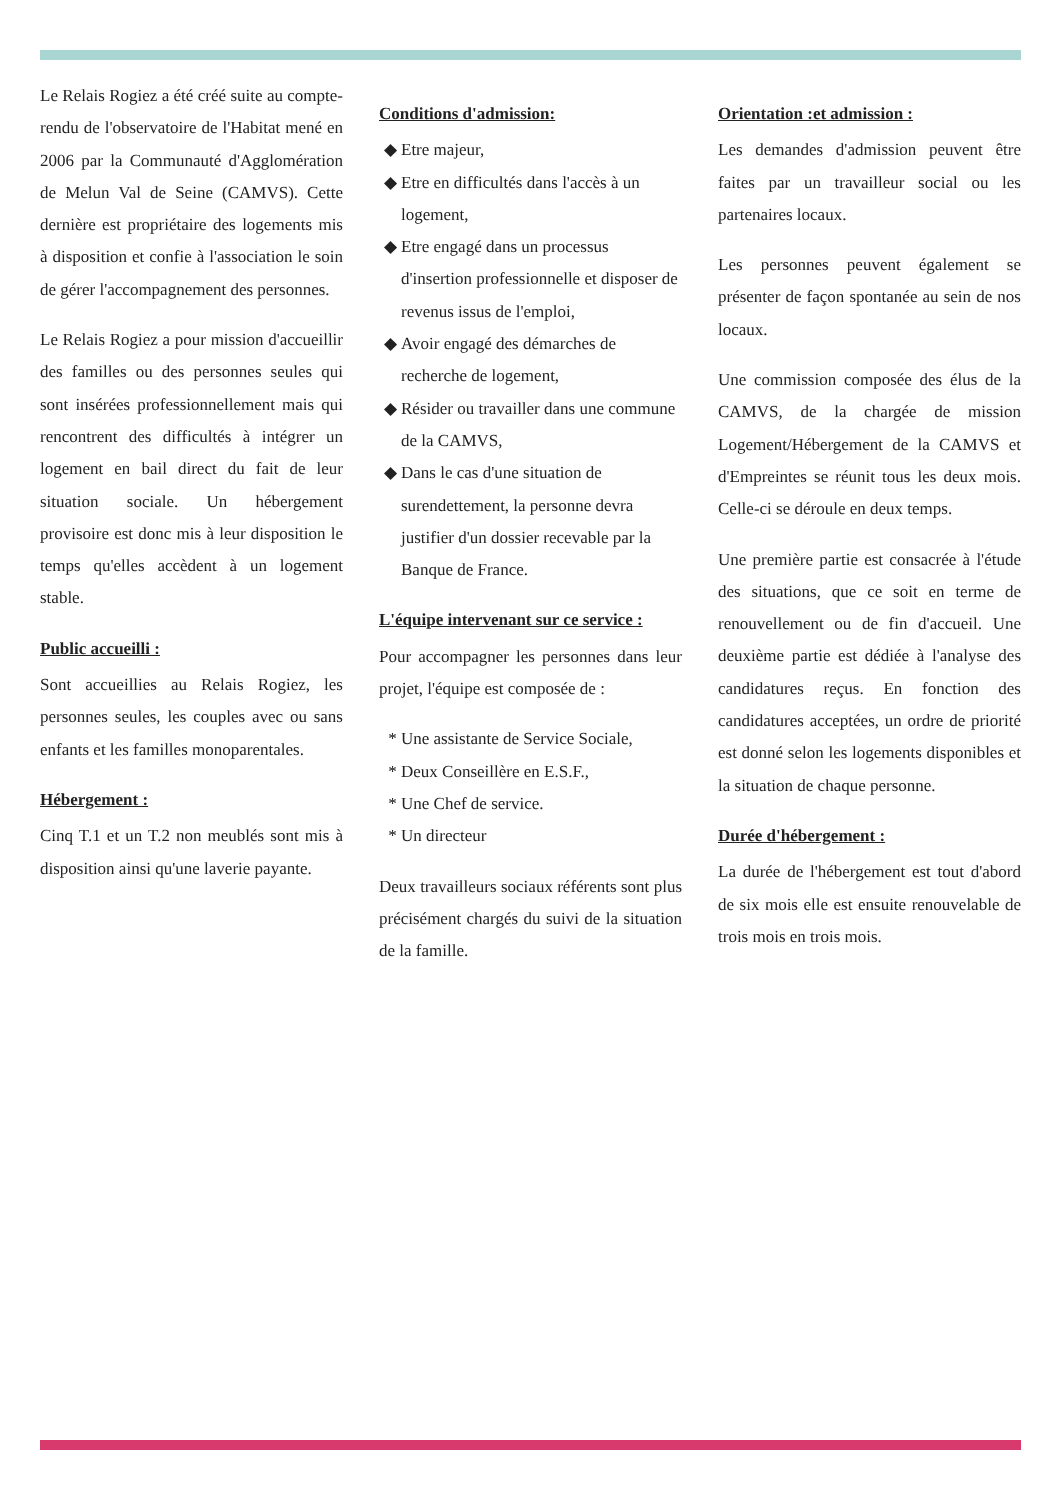Le Relais Rogiez a été créé suite au compte-rendu de l'observatoire de l'Habitat mené en 2006 par la Communauté d'Agglomération de Melun Val de Seine (CAMVS). Cette dernière est propriétaire des logements mis à disposition et confie à l'association le soin de gérer l'accompagnement des personnes.
Le Relais Rogiez a pour mission d'accueillir des familles ou des personnes seules qui sont insérées professionnellement mais qui rencontrent des difficultés à intégrer un logement en bail direct du fait de leur situation sociale. Un hébergement provisoire est donc mis à leur disposition le temps qu'elles accèdent à un logement stable.
Public accueilli :
Sont accueillies au Relais Rogiez, les personnes seules, les couples avec ou sans enfants et les familles monoparentales.
Hébergement :
Cinq T.1 et un T.2 non meublés sont mis à disposition ainsi qu'une laverie payante.
Conditions d'admission:
Etre majeur,
Etre en difficultés dans l'accès à un logement,
Etre engagé dans un processus d'insertion professionnelle et disposer de revenus issus de l'emploi,
Avoir engagé des démarches de recherche de logement,
Résider ou travailler dans une commune de la CAMVS,
Dans le cas d'une situation de surendettement, la personne devra justifier d'un dossier recevable par la Banque de France.
L'équipe intervenant sur ce service :
Pour accompagner les personnes dans leur projet, l'équipe est composée de :
Une assistante de Service Sociale,
Deux Conseillère en E.S.F.,
Une Chef de service.
Un directeur
Deux travailleurs sociaux référents sont plus précisément chargés du suivi de la situation de la famille.
Orientation :et admission :
Les demandes d'admission peuvent être faites par un travailleur social ou les partenaires locaux.
Les personnes peuvent également se présenter de façon spontanée au sein de nos locaux.
Une commission composée des élus de la CAMVS, de la chargée de mission Logement/Hébergement de la CAMVS et d'Empreintes se réunit tous les deux mois. Celle-ci se déroule en deux temps.
Une première partie est consacrée à l'étude des situations, que ce soit en terme de renouvellement ou de fin d'accueil. Une deuxième partie est dédiée à l'analyse des candidatures reçus. En fonction des candidatures acceptées, un ordre de priorité est donné selon les logements disponibles et la situation de chaque personne.
Durée d'hébergement :
La durée de l'hébergement est tout d'abord de six mois elle est ensuite renouvelable de trois mois en trois mois.